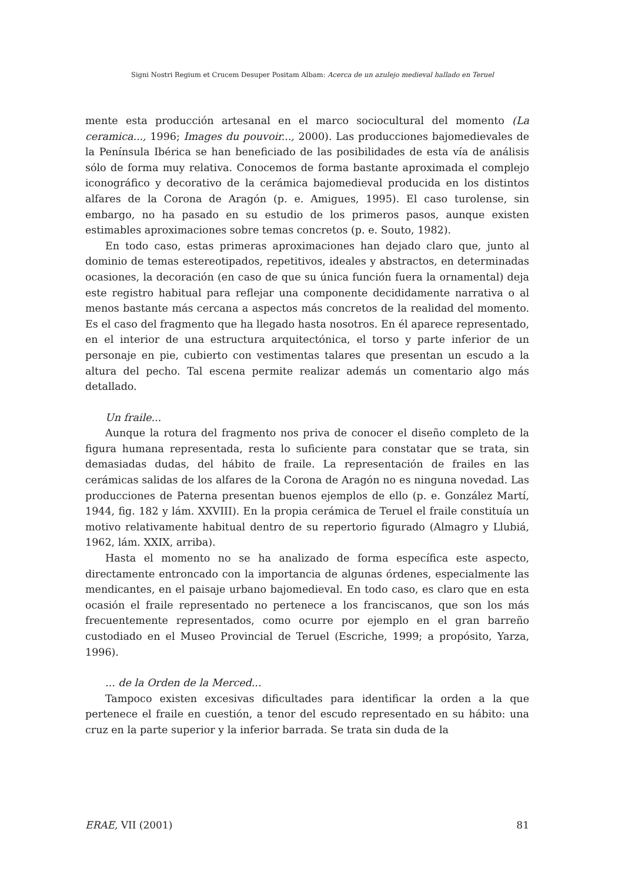Signi Nostri Regium et Crucem Desuper Positam Albam: Acerca de un azulejo medieval hallado en Teruel
mente esta producción artesanal en el marco sociocultural del momento (La ceramica..., 1996; Images du pouvoir..., 2000). Las producciones bajomedievales de la Península Ibérica se han beneficiado de las posibilidades de esta vía de análisis sólo de forma muy relativa. Conocemos de forma bastante aproximada el complejo iconográfico y decorativo de la cerámica bajomedieval producida en los distintos alfares de la Corona de Aragón (p. e. Amigues, 1995). El caso turolense, sin embargo, no ha pasado en su estudio de los primeros pasos, aunque existen estimables aproximaciones sobre temas concretos (p. e. Souto, 1982).
En todo caso, estas primeras aproximaciones han dejado claro que, junto al dominio de temas estereotipados, repetitivos, ideales y abstractos, en determinadas ocasiones, la decoración (en caso de que su única función fuera la ornamental) deja este registro habitual para reflejar una componente decididamente narrativa o al menos bastante más cercana a aspectos más concretos de la realidad del momento. Es el caso del fragmento que ha llegado hasta nosotros. En él aparece representado, en el interior de una estructura arquitectónica, el torso y parte inferior de un personaje en pie, cubierto con vestimentas talares que presentan un escudo a la altura del pecho. Tal escena permite realizar además un comentario algo más detallado.
Un fraile...
Aunque la rotura del fragmento nos priva de conocer el diseño completo de la figura humana representada, resta lo suficiente para constatar que se trata, sin demasiadas dudas, del hábito de fraile. La representación de frailes en las cerámicas salidas de los alfares de la Corona de Aragón no es ninguna novedad. Las producciones de Paterna presentan buenos ejemplos de ello (p. e. González Martí, 1944, fig. 182 y lám. XXVIII). En la propia cerámica de Teruel el fraile constituía un motivo relativamente habitual dentro de su repertorio figurado (Almagro y Llubiá, 1962, lám. XXIX, arriba).
Hasta el momento no se ha analizado de forma específica este aspecto, directamente entroncado con la importancia de algunas órdenes, especialmente las mendicantes, en el paisaje urbano bajomedieval. En todo caso, es claro que en esta ocasión el fraile representado no pertenece a los franciscanos, que son los más frecuentemente representados, como ocurre por ejemplo en el gran barreño custodiado en el Museo Provincial de Teruel (Escriche, 1999; a propósito, Yarza, 1996).
... de la Orden de la Merced...
Tampoco existen excesivas dificultades para identificar la orden a la que pertenece el fraile en cuestión, a tenor del escudo representado en su hábito: una cruz en la parte superior y la inferior barrada. Se trata sin duda de la
ERAE, VII (2001) 81